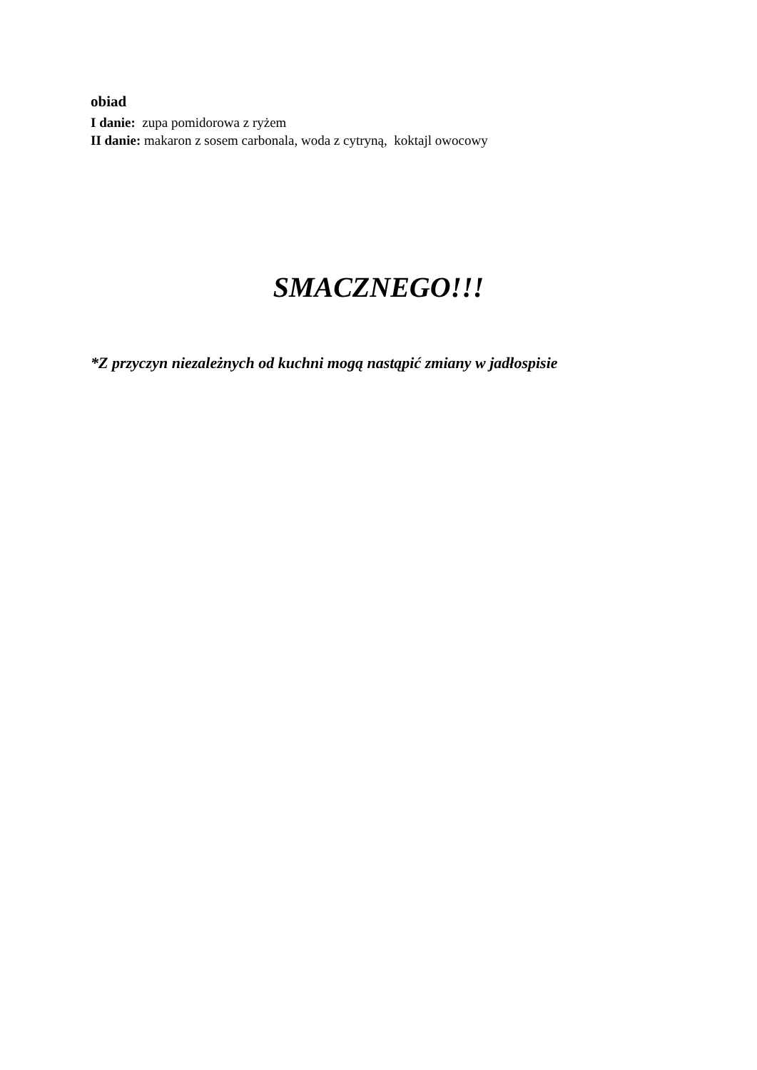obiad
I danie: zupa pomidorowa z ryżem
II danie: makaron z sosem carbonala, woda z cytryną, koktajl owocowy
SMACZNEGO!!!
*Z przyczyn niezależnych od kuchni mogą nastąpić zmiany w jadłospisie